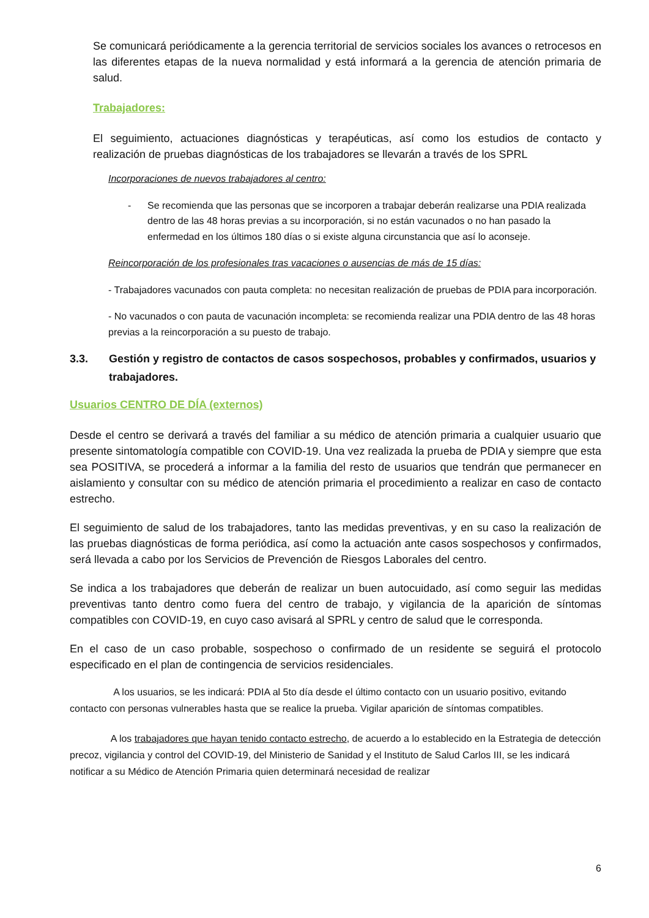Se comunicará periódicamente a la gerencia territorial de servicios sociales los avances o retrocesos en las diferentes etapas de la nueva normalidad y está informará a la gerencia de atención primaria de salud.
Trabajadores:
El seguimiento, actuaciones diagnósticas y terapéuticas, así como los estudios de contacto y realización de pruebas diagnósticas de los trabajadores se llevarán a través de los SPRL
Incorporaciones de nuevos trabajadores al centro:
- Se recomienda que las personas que se incorporen a trabajar deberán realizarse una PDIA realizada dentro de las 48 horas previas a su incorporación, si no están vacunados o no han pasado la enfermedad en los últimos 180 días o si existe alguna circunstancia que así lo aconseje.
Reincorporación de los profesionales tras vacaciones o ausencias de más de 15 días:
- Trabajadores vacunados con pauta completa: no necesitan realización de pruebas de PDIA para incorporación.
- No vacunados o con pauta de vacunación incompleta: se recomienda realizar una PDIA dentro de las 48 horas previas a la reincorporación a su puesto de trabajo.
3.3. Gestión y registro de contactos de casos sospechosos, probables y confirmados, usuarios y trabajadores.
Usuarios CENTRO DE DÍA (externos)
Desde el centro se derivará a través del familiar a su médico de atención primaria a cualquier usuario que presente sintomatología compatible con COVID-19. Una vez realizada la prueba de PDIA y siempre que esta sea POSITIVA, se procederá a informar a la familia del resto de usuarios que tendrán que permanecer en aislamiento y consultar con su médico de atención primaria el procedimiento a realizar en caso de contacto estrecho.
El seguimiento de salud de los trabajadores, tanto las medidas preventivas, y en su caso la realización de las pruebas diagnósticas de forma periódica, así como la actuación ante casos sospechosos y confirmados, será llevada a cabo por los Servicios de Prevención de Riesgos Laborales del centro.
Se indica a los trabajadores que deberán de realizar un buen autocuidado, así como seguir las medidas preventivas tanto dentro como fuera del centro de trabajo, y vigilancia de la aparición de síntomas compatibles con COVID-19, en cuyo caso avisará al SPRL y centro de salud que le corresponda.
En el caso de un caso probable, sospechoso o confirmado de un residente se seguirá el protocolo especificado en el plan de contingencia de servicios residenciales.
A los usuarios, se les indicará: PDIA al 5to día desde el último contacto con un usuario positivo, evitando contacto con personas vulnerables hasta que se realice la prueba. Vigilar aparición de síntomas compatibles.
A los trabajadores que hayan tenido contacto estrecho, de acuerdo a lo establecido en la Estrategia de detección precoz, vigilancia y control del COVID-19, del Ministerio de Sanidad y el Instituto de Salud Carlos III, se les indicará notificar a su Médico de Atención Primaria quien determinará necesidad de realizar
6